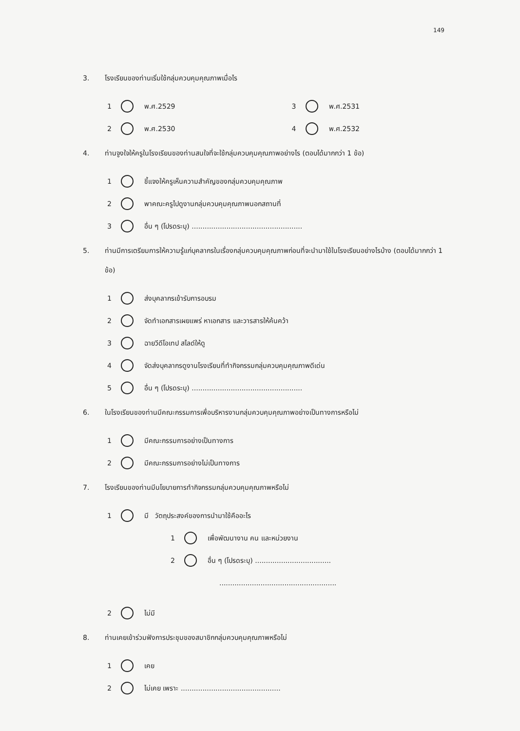149
3. โรงเรียนของท่านเริ่มใช้กลุ่มควบคุมคุณภาพเมื่อไร
1 พ.ศ.2529
2 พ.ศ.2530
3 พ.ศ.2531
4 พ.ศ.2532
4. ท่านจูงใจให้ครูในโรงเรียนของท่านสนใจที่จะใช้กลุ่มควบคุมคุณภาพอย่างไร (ตอบได้มากกว่า 1 ข้อ)
1 ชี้แจงให้ครูเห็นความสำคัญของกลุ่มควบคุมคุณภาพ
2 พาคณะครูไปดูงานกลุ่มควบคุมคุณภาพนอกสถานที่
3 อื่น ๆ (โปรดระบุ) ...................................................
5. ท่านมีการเตรียมการให้ความรู้แก่บุคลากรในเรื่องกลุ่มควบคุมคุณภาพก่อนที่จะนำมาใช้ในโรงเรียนอย่างไรบ้าง (ตอบได้มากกว่า 1 ข้อ)
1 ส่งบุคลากรเข้ารับการอบรม
2 จัดทำเอกสารเผยแพร่ หาเอกสาร และวารสารให้ค้นคว้า
3 ฉายวีดีโอเทป สไลด์ให้ดู
4 จัดส่งบุคลากรดูงานโรงเรียนที่ทำกิจกรรมกลุ่มควบคุมคุณภาพดีเด่น
5 อื่น ๆ (โปรดระบุ) ...................................................
6. ในโรงเรียนของท่านมีคณะกรรมการเพื่อบริหารงานกลุ่มควบคุมคุณภาพอย่างเป็นทางการหรือไม่
1 มีคณะกรรมการอย่างเป็นทางการ
2 มีคณะกรรมการอย่างไม่เป็นทางการ
7. โรงเรียนของท่านมีนโยบายการทำกิจกรรมกลุ่มควบคุมคุณภาพหรือไม่
1 มี วัตถุประสงค์ของการนำมาใช้คืออะไร
1 เพื่อพัฒนางาน คน และหน่วยงาน
2 อื่น ๆ (โปรดระบุ) ...................................
......................................................
2 ไม่มี
8. ท่านเคยเข้าร่วมฟังการประชุมของสมาชิกกลุ่มควบคุมคุณภาพหรือไม่
1 เคย
2 ไม่เคย เพราะ ..............................................